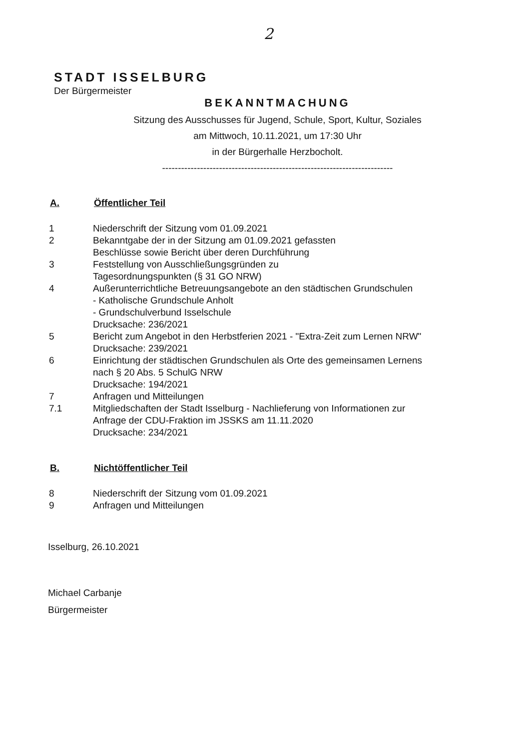2
STADT ISSELBURG
Der Bürgermeister
BEKANNTMACHUNG
Sitzung des Ausschusses für Jugend, Schule, Sport, Kultur, Soziales
am Mittwoch, 10.11.2021, um 17:30 Uhr
in der Bürgerhalle Herzbocholt.
-------------------------------------------------------------------------
A. Öffentlicher Teil
1 Niederschrift der Sitzung vom 01.09.2021
2 Bekanntgabe der in der Sitzung am 01.09.2021 gefassten
Beschlüsse sowie Bericht über deren Durchführung
3 Feststellung von Ausschließungsgründen zu
Tagesordnungspunkten (§ 31 GO NRW)
4 Außerunterrichtliche Betreuungsangebote an den städtischen Grundschulen
- Katholische Grundschule Anholt
- Grundschulverbund Isselschule
Drucksache: 236/2021
5 Bericht zum Angebot in den Herbstferien 2021 - "Extra-Zeit zum Lernen NRW"
Drucksache: 239/2021
6 Einrichtung der städtischen Grundschulen als Orte des gemeinsamen Lernens
nach § 20 Abs. 5 SchulG NRW
Drucksache: 194/2021
7 Anfragen und Mitteilungen
7.1 Mitgliedschaften der Stadt Isselburg - Nachlieferung von Informationen zur
Anfrage der CDU-Fraktion im JSSKS am 11.11.2020
Drucksache: 234/2021
B. Nichtöffentlicher Teil
8 Niederschrift der Sitzung vom 01.09.2021
9 Anfragen und Mitteilungen
Isselburg, 26.10.2021
Michael Carbanje
Bürgermeister